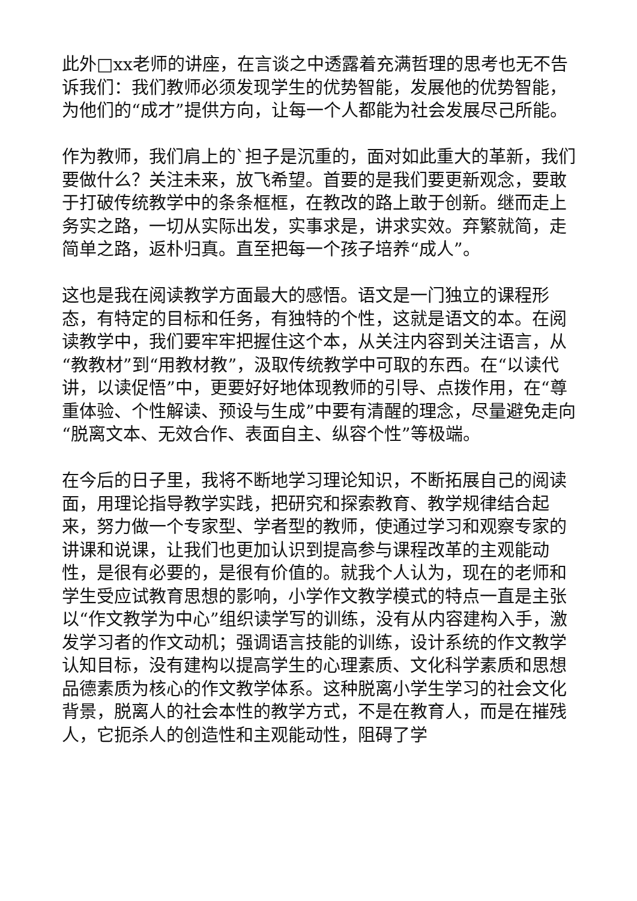此外□xx老师的讲座，在言谈之中透露着充满哲理的思考也无不告诉我们：我们教师必须发现学生的优势智能，发展他的优势智能，为他们的“成才”提供方向，让每一个人都能为社会发展尽己所能。
作为教师，我们肩上的`担子是沉重的，面对如此重大的革新，我们要做什么？关注未来，放飞希望。首要的是我们要更新观念，要敢于打破传统教学中的条条框框，在教改的路上敢于创新。继而走上务实之路，一切从实际出发，实事求是，讲求实效。弃繁就简，走简单之路，返朴归真。直至把每一个孩子培养“成人”。
这也是我在阅读教学方面最大的感悟。语文是一门独立的课程形态，有特定的目标和任务，有独特的个性，这就是语文的本。在阅读教学中，我们要牢牢把握住这个本，从关注内容到关注语言，从“教教材”到“用教材教”，汲取传统教学中可取的东西。在“以读代讲，以读促悟”中，更要好好地体现教师的引导、点拨作用，在“尊重体验、个性解读、预设与生成”中要有清醒的理念，尽量避免走向“脱离文本、无效合作、表面自主、纵容个性”等极端。
在今后的日子里，我将不断地学习理论知识，不断拓展自己的阅读面，用理论指导教学实践，把研究和探索教育、教学规律结合起来，努力做一个专家型、学者型的教师，使通过学习和观察专家的讲课和说课，让我们也更加认识到提高参与课程改革的主观能动性，是很有必要的，是很有价值的。就我个人认为，现在的老师和学生受应试教育思想的影响，小学作文教学模式的特点一直是主张以“作文教学为中心”组织读学写的训练，没有从内容建构入手，激发学习者的作文动机；强调语言技能的训练，设计系统的作文教学认知目标，没有建构以提高学生的心理素质、文化科学素质和思想品德素质为核心的作文教学体系。这种脱离小学生学习的社会文化背景，脱离人的社会本性的教学方式，不是在教育人，而是在摧残人，它扼杀人的创造性和主观能动性，阻碍了学